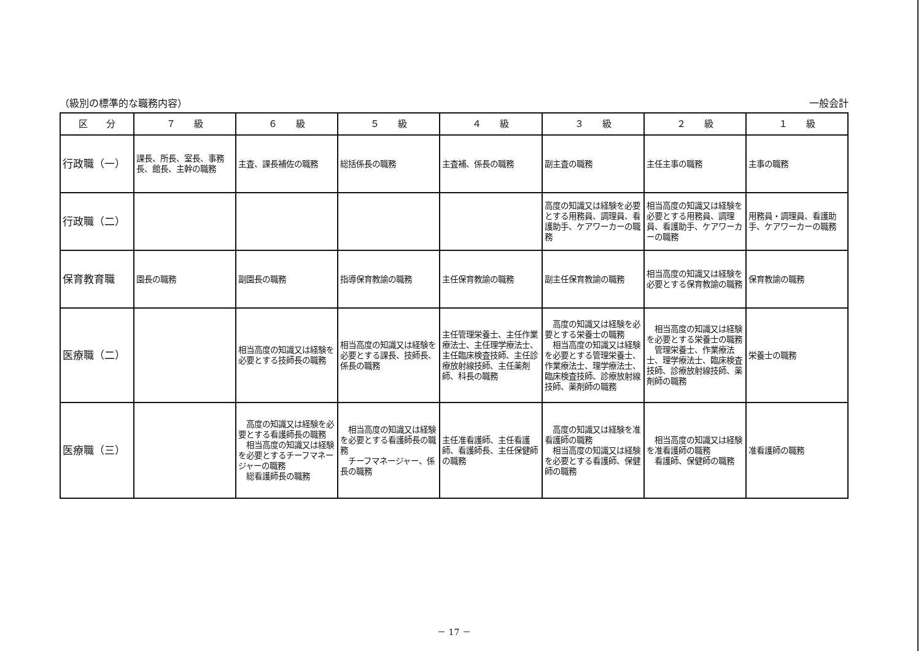（級別の標準的な職務内容） 一般会計
| 区 分 | ７ 級 | ６ 級 | ５ 級 | ４ 級 | ３ 級 | ２ 級 | １ 級 |
| --- | --- | --- | --- | --- | --- | --- | --- |
| 行政職（一） | 課長、所長、室長、事務長、館長、主幹の職務 | 主査、課長補佐の職務 | 総括係長の職務 | 主査補、係長の職務 | 副主査の職務 | 主任主事の職務 | 主事の職務 |
| 行政職（二） | | | | | 高度の知識又は経験を必要とする用務員、調理員、看護助手、ケアワーカーの職務 | 相当高度の知識又は経験を必要とする用務員、調理員、看護助手、ケアワーカーの職務 | 用務員・調理員、看護助手、ケアワーカーの職務 |
| 保育教育職 | 園長の職務 | 副園長の職務 | 指導保育教諭の職務 | 主任保育教諭の職務 | 副主任保育教諭の職務 | 相当高度の知識又は経験を必要とする保育教諭の職務 | 保育教諭の職務 |
| 医療職（二） | | 相当高度の知識又は経験を必要とする技師長の職務 | 相当高度の知識又は経験を必要とする課長、技師長、係長の職務 | 主任管理栄養士、主任作業療法士、主任理学療法士、主任臨床検査技師、主任診療放射線技師、主任薬剤師、科長の職務 | 高度の知識又は経験を必要とする栄養士の職務 相当高度の知識又は経験を必要とする管理栄養士、作業療法士、理学療法士、臨床検査技師、診療放射線技師、薬剤師の職務 | 相当高度の知識又は経験を必要とする栄養士の職務 管理栄養士、作業療法士、理学療法士、臨床検査技師、診療放射線技師、薬剤師の職務 | 栄養士の職務 |
| 医療職（三） | | 高度の知識又は経験を必要とする看護師長の職務 相当高度の知識又は経験を必要とするチーフマネージャーの職務 総看護師長の職務 | 相当高度の知識又は経験を必要とする看護師長の職務 チーフマネージャー、係長の職務 | 主任准看護師、主任看護師、看護師長、主任保健師の職務 | 高度の知識又は経験を准看護師の職務 相当高度の知識又は経験を必要とする看護師、保健師の職務 | 相当高度の知識又は経験を准看護師の職務 看護師、保健師の職務 | 准看護師の職務 |
－ 17 －